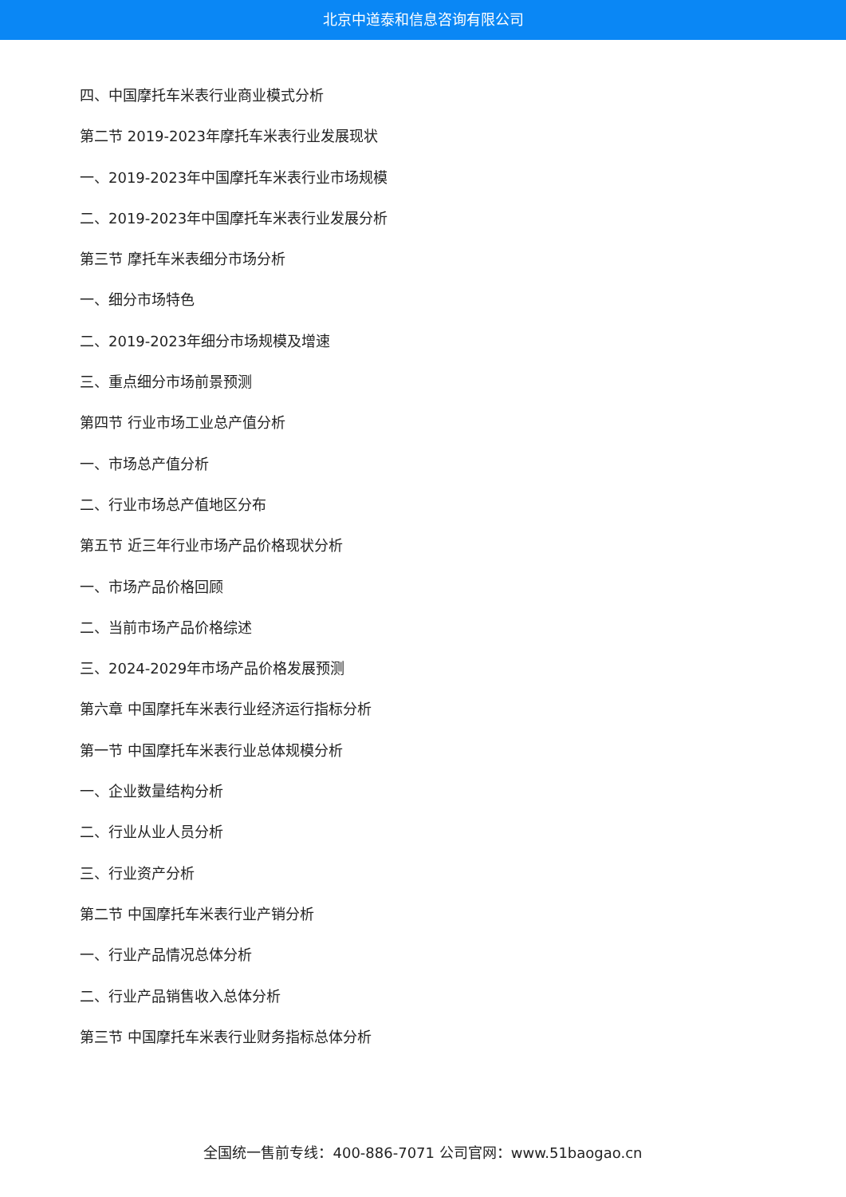北京中道泰和信息咨询有限公司
四、中国摩托车米表行业商业模式分析
第二节 2019-2023年摩托车米表行业发展现状
一、2019-2023年中国摩托车米表行业市场规模
二、2019-2023年中国摩托车米表行业发展分析
第三节 摩托车米表细分市场分析
一、细分市场特色
二、2019-2023年细分市场规模及增速
三、重点细分市场前景预测
第四节 行业市场工业总产值分析
一、市场总产值分析
二、行业市场总产值地区分布
第五节 近三年行业市场产品价格现状分析
一、市场产品价格回顾
二、当前市场产品价格综述
三、2024-2029年市场产品价格发展预测
第六章 中国摩托车米表行业经济运行指标分析
第一节 中国摩托车米表行业总体规模分析
一、企业数量结构分析
二、行业从业人员分析
三、行业资产分析
第二节 中国摩托车米表行业产销分析
一、行业产品情况总体分析
二、行业产品销售收入总体分析
第三节 中国摩托车米表行业财务指标总体分析
全国统一售前专线：400-886-7071 公司官网：www.51baogao.cn